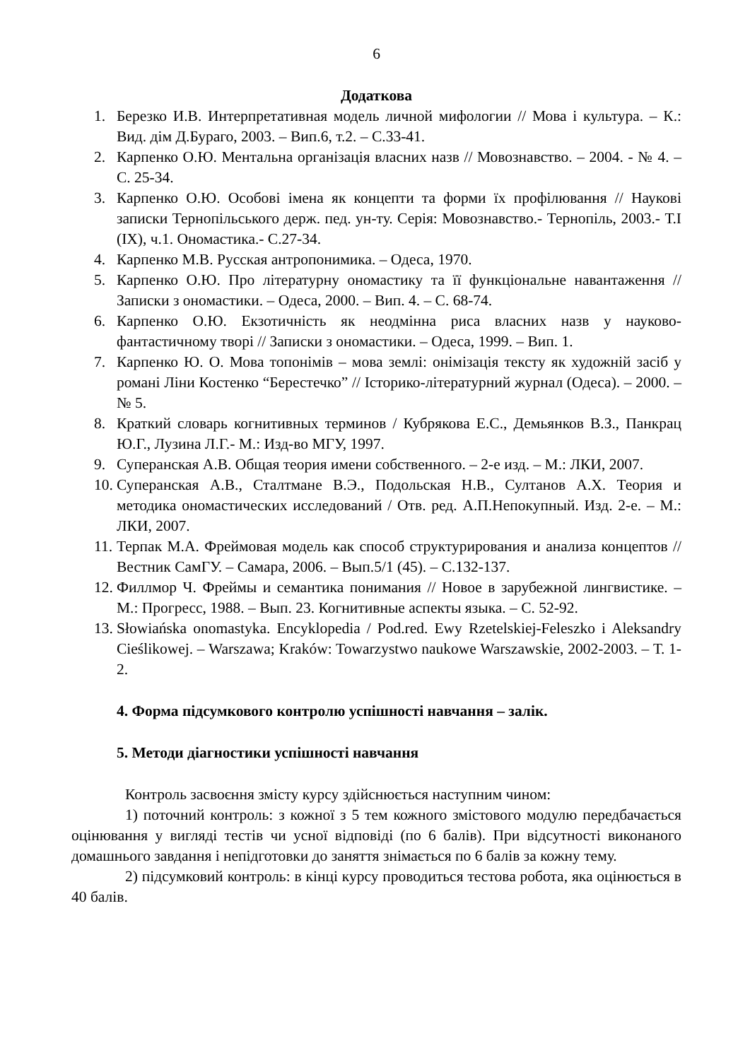6
Додаткова
1. Березко И.В. Интерпретативная модель личной мифологии // Мова і культура. – К.: Вид. дім Д.Бураго, 2003. – Вип.6, т.2. – С.33-41.
2. Карпенко О.Ю. Ментальна організація власних назв // Мовознавство. – 2004. - № 4. – С. 25-34.
3. Карпенко О.Ю. Особові імена як концепти та форми їх профілювання // Наукові записки Тернопільського держ. пед. ун-ту. Серія: Мовознавство.- Тернопіль, 2003.- Т.І (ІХ), ч.1. Ономастика.- С.27-34.
4. Карпенко М.В. Русская антропонимика. – Одеса, 1970.
5. Карпенко О.Ю. Про літературну ономастику та її функціональне навантаження // Записки з ономастики. – Одеса, 2000. – Вип. 4. – С. 68-74.
6. Карпенко О.Ю. Екзотичність як неодмінна риса власних назв у науково-фантастичному творі // Записки з ономастики. – Одеса, 1999. – Вип. 1.
7. Карпенко Ю. О. Мова топонімів – мова землі: онімізація тексту як художній засіб у романі Ліни Костенко “Берестечко” // Історико-літературний журнал (Одеса). – 2000. – № 5.
8. Краткий словарь когнитивных терминов / Кубрякова Е.С., Демьянков В.З., Панкрац Ю.Г., Лузина Л.Г.- М.: Изд-во МГУ, 1997.
9. Суперанская А.В. Общая теория имени собственного. – 2-е изд. – М.: ЛКИ, 2007.
10. Суперанская А.В., Сталтмане В.Э., Подольская Н.В., Султанов А.Х. Теория и методика ономастических исследований / Отв. ред. А.П.Непокупный. Изд. 2-е. – М.: ЛКИ, 2007.
11. Терпак М.А. Фреймовая модель как способ структурирования и анализа концептов // Вестник СамГУ. – Самара, 2006. – Вып.5/1 (45). – С.132-137.
12. Филлмор Ч. Фреймы и семантика понимания // Новое в зарубежной лингвистике. – М.: Прогресс, 1988. – Вып. 23. Когнитивные аспекты языка. – С. 52-92.
13. Słowiańska onomastyka. Encyklopedia / Pod.red. Ewy Rzetelskiej-Feleszko i Aleksandry Cieślikowej. – Warszawa; Kraków: Towarzystwo naukowe Warszawskie, 2002-2003. – Т. 1-2.
4. Форма підсумкового контролю успішності навчання – залік.
5. Методи діагностики успішності навчання
Контроль засвоєння змісту курсу здійснюється наступним чином:
1) поточний контроль: з кожної з 5 тем кожного змістового модулю передбачається оцінювання у вигляді тестів чи усної відповіді (по 6 балів). При відсутності виконаного домашнього завдання і непідготовки до заняття знімається по 6 балів за кожну тему.
2) підсумковий контроль: в кінці курсу проводиться тестова робота, яка оцінюється в 40 балів.